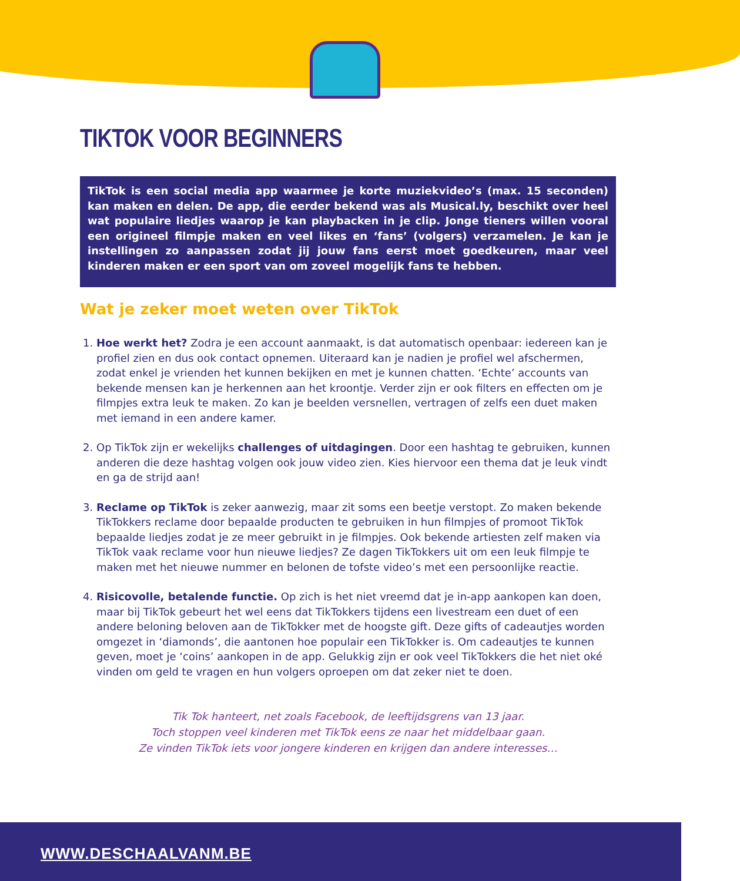TIKTOK VOOR BEGINNERS
TikTok is een social media app waarmee je korte muziekvideo’s (max. 15 seconden) kan maken en delen. De app, die eerder bekend was als Musical.ly, beschikt over heel wat populaire liedjes waarop je kan playbacken in je clip. Jonge tieners willen vooral een origineel filmpje maken en veel likes en ‘fans’ (volgers) verzamelen. Je kan je instellingen zo aanpassen zodat jij jouw fans eerst moet goedkeuren, maar veel kinderen maken er een sport van om zoveel mogelijk fans te hebben.
Wat je zeker moet weten over TikTok
1. Hoe werkt het? Zodra je een account aanmaakt, is dat automatisch openbaar: iedereen kan je profiel zien en dus ook contact opnemen. Uiteraard kan je nadien je profiel wel afschermen, zodat enkel je vrienden het kunnen bekijken en met je kunnen chatten. ‘Echte’ accounts van bekende mensen kan je herkennen aan het kroontje. Verder zijn er ook filters en effecten om je filmpjes extra leuk te maken. Zo kan je beelden versnellen, vertragen of zelfs een duet maken met iemand in een andere kamer.
2. Op TikTok zijn er wekelijks challenges of uitdagingen. Door een hashtag te gebruiken, kunnen anderen die deze hashtag volgen ook jouw video zien. Kies hiervoor een thema dat je leuk vindt en ga de strijd aan!
3. Reclame op TikTok is zeker aanwezig, maar zit soms een beetje verstopt. Zo maken bekende TikTokkers reclame door bepaalde producten te gebruiken in hun filmpjes of promoot TikTok bepaalde liedjes zodat je ze meer gebruikt in je filmpjes. Ook bekende artiesten zelf maken via TikTok vaak reclame voor hun nieuwe liedjes? Ze dagen TikTokkers uit om een leuk filmpje te maken met het nieuwe nummer en belonen de tofste video’s met een persoonlijke reactie.
4. Risicovolle, betalende functie. Op zich is het niet vreemd dat je in-app aankopen kan doen, maar bij TikTok gebeurt het wel eens dat TikTokkers tijdens een livestream een duet of een andere beloning beloven aan de TikTokker met de hoogste gift. Deze gifts of cadeautjes worden omgezet in ‘diamonds’, die aantonen hoe populair een TikTokker is. Om cadeautjes te kunnen geven, moet je ‘coins’ aankopen in de app. Gelukkig zijn er ook veel TikTokkers die het niet oké vinden om geld te vragen en hun volgers oproepen om dat zeker niet te doen.
Tik Tok hanteert, net zoals Facebook, de leeftijdsgrens van 13 jaar.
Toch stoppen veel kinderen met TikTok eens ze naar het middelbaar gaan.
Ze vinden TikTok iets voor jongere kinderen en krijgen dan andere interesses…
WWW.DESCHAALVANM.BE